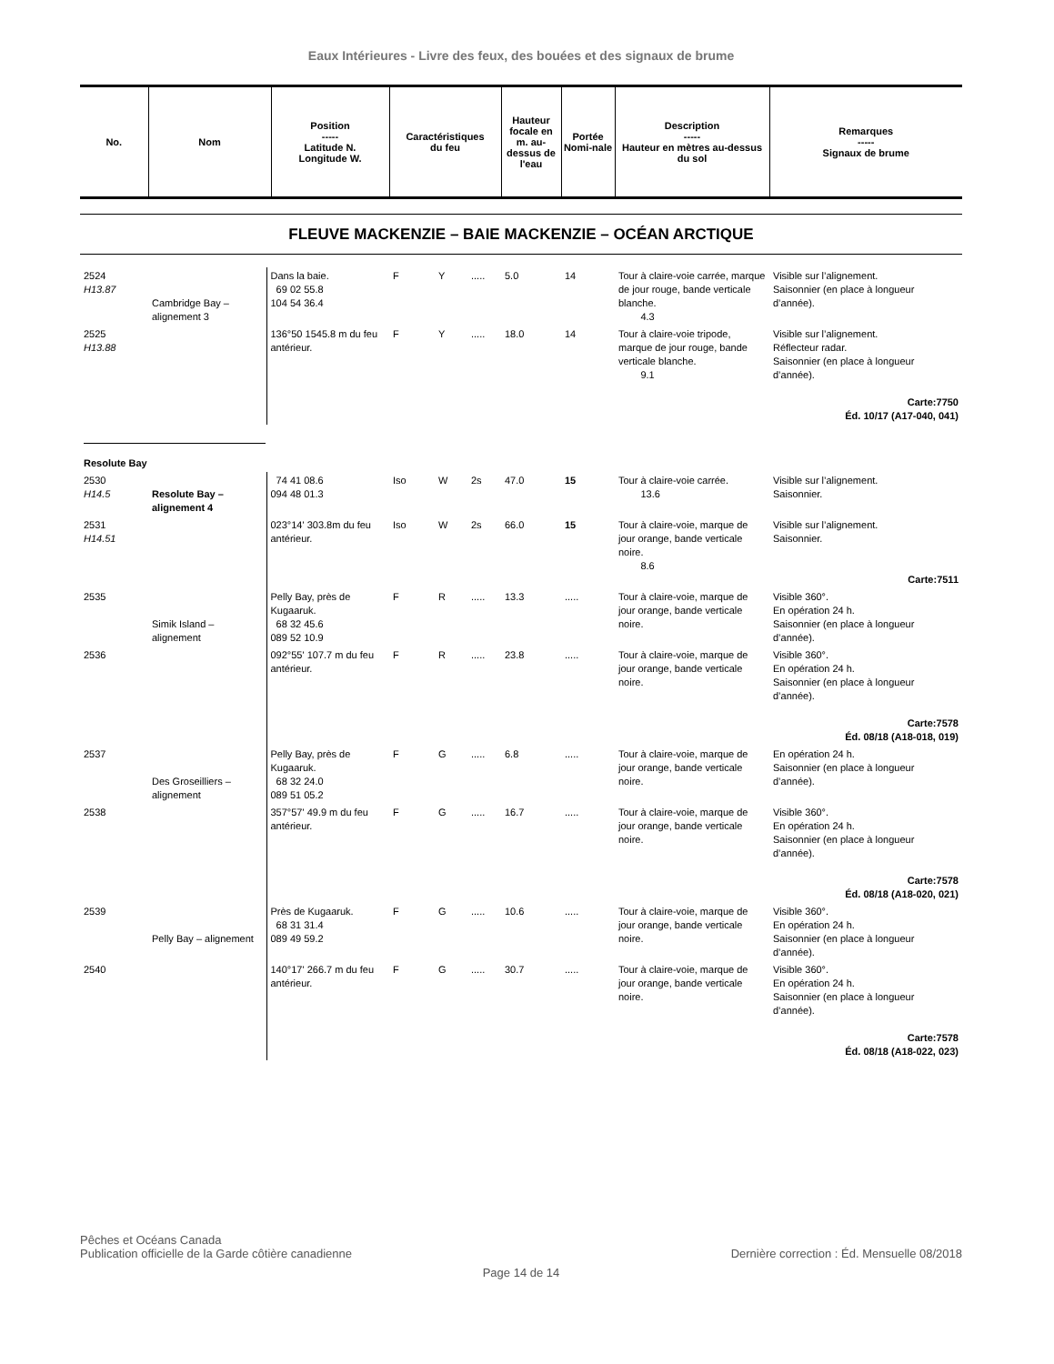Eaux Intérieures - Livre des feux, des bouées et des signaux de brume
| No. | Nom | Position ----- Latitude N. Longitude W. | Caractéristiques du feu | Hauteur focale en m. au-dessus de l'eau | Portée Nomi-nale | Description ----- Hauteur en mètres au-dessus du sol | Remarques ----- Signaux de brume |
| --- | --- | --- | --- | --- | --- | --- | --- |
FLEUVE MACKENZIE – BAIE MACKENZIE – OCÉAN ARCTIQUE
| 2524 H13.87 | Cambridge Bay – alignement 3 | Dans la baie. 69 02 55.8 104 54 36.4 | F | Y | ..... | 5.0 | 14 | Tour à claire-voie carrée, marque de jour rouge, bande verticale blanche. 4.3 | Visible sur l’alignement. Saisonnier (en place à longueur d’année). |
| 2525 H13.88 | | 136°50 1545.8 m du feu antérieur. | F | Y | ..... | 18.0 | 14 | Tour à claire-voie tripode, marque de jour rouge, bande verticale blanche. 9.1 | Visible sur l’alignement. Réflecteur radar. Saisonnier (en place à longueur d’année). Carte:7750 Éd. 10/17 (A17-040, 041) |
| Resolute Bay | | | | | | | | | |
| 2530 H14.5 | Resolute Bay – alignement 4 | 74 41 08.6 094 48 01.3 | Iso | W | 2s | 47.0 | 15 | Tour à claire-voie carrée. 13.6 | Visible sur l’alignement. Saisonnier. |
| 2531 H14.51 | | 023°14' 303.8m du feu antérieur. | Iso | W | 2s | 66.0 | 15 | Tour à claire-voie, marque de jour orange, bande verticale noire. 8.6 | Visible sur l’alignement. Saisonnier. Carte:7511 |
| 2535 | Simik Island – alignement | Pelly Bay, près de Kugaaruk. 68 32 45.6 089 52 10.9 | F | R | ..... | 13.3 | ..... | Tour à claire-voie, marque de jour orange, bande verticale noire. | Visible 360°. En opération 24 h. Saisonnier (en place à longueur d’année). |
| 2536 | | 092°55' 107.7 m du feu antérieur. | F | R | ..... | 23.8 | ..... | Tour à claire-voie, marque de jour orange, bande verticale noire. | Visible 360°. En opération 24 h. Saisonnier (en place à longueur d’année). Carte:7578 Éd. 08/18 (A18-018, 019) |
| 2537 | Des Groseilliers – alignement | Pelly Bay, près de Kugaaruk. 68 32 24.0 089 51 05.2 | F | G | ..... | 6.8 | ..... | Tour à claire-voie, marque de jour orange, bande verticale noire. | En opération 24 h. Saisonnier (en place à longueur d’année). |
| 2538 | | 357°57' 49.9 m du feu antérieur. | F | G | ..... | 16.7 | ..... | Tour à claire-voie, marque de jour orange, bande verticale noire. | Visible 360°. En opération 24 h. Saisonnier (en place à longueur d’année). Carte:7578 Éd. 08/18 (A18-020, 021) |
| 2539 | Pelly Bay – alignement | Près de Kugaaruk. 68 31 31.4 089 49 59.2 | F | G | ..... | 10.6 | ..... | Tour à claire-voie, marque de jour orange, bande verticale noire. | Visible 360°. En opération 24 h. Saisonnier (en place à longueur d’année). |
| 2540 | | 140°17' 266.7 m du feu antérieur. | F | G | ..... | 30.7 | ..... | Tour à claire-voie, marque de jour orange, bande verticale noire. | Visible 360°. En opération 24 h. Saisonnier (en place à longueur d’année). Carte:7578 Éd. 08/18 (A18-022, 023) |
Pêches et Océans Canada
Publication officielle de la Garde côtière canadienne
Dernière correction : Éd. Mensuelle 08/2018
Page 14 de 14